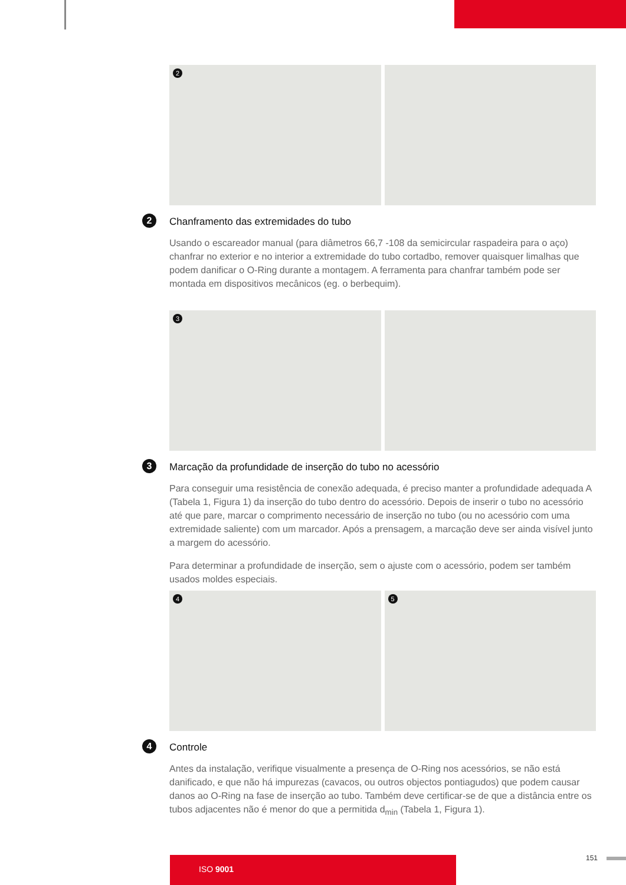2
2 Chanframento das extremidades do tubo
Usando o escareador manual (para diâmetros 66,7 -108 da semicircular raspadeira para o aço) chanfrar no exterior e no interior a extremidade do tubo cortadbo, remover quaisquer limalhas que podem danificar o O-Ring durante a montagem. A ferramenta para chanfrar também pode ser montada em dispositivos mecânicos (eg. o berbequim).
3
3 Marcação da profundidade de inserção do tubo no acessório
Para conseguir uma resistência de conexão adequada, é preciso manter a profundidade adequada A (Tabela 1, Figura 1) da inserção do tubo dentro do acessório. Depois de inserir o tubo no acessório até que pare, marcar o comprimento necessário de inserção no tubo (ou no acessório com uma extremidade saliente) com um marcador. Após a prensagem, a marcação deve ser ainda visível junto a margem do acessório.
Para determinar a profundidade de inserção, sem o ajuste com o acessório, podem ser também usados moldes especiais.
4
5
4 Controle
Antes da instalação, verifique visualmente a presença de O-Ring nos acessórios, se não está danificado, e que não há impurezas (cavacos, ou outros objectos pontiagudos) que podem causar danos ao O-Ring na fase de inserção ao tubo. Também deve certificar-se de que a distância entre os tubos adjacentes não é menor do que a permitida d<sub>min</sub> (Tabela 1, Figura 1).
ISO 9001 151